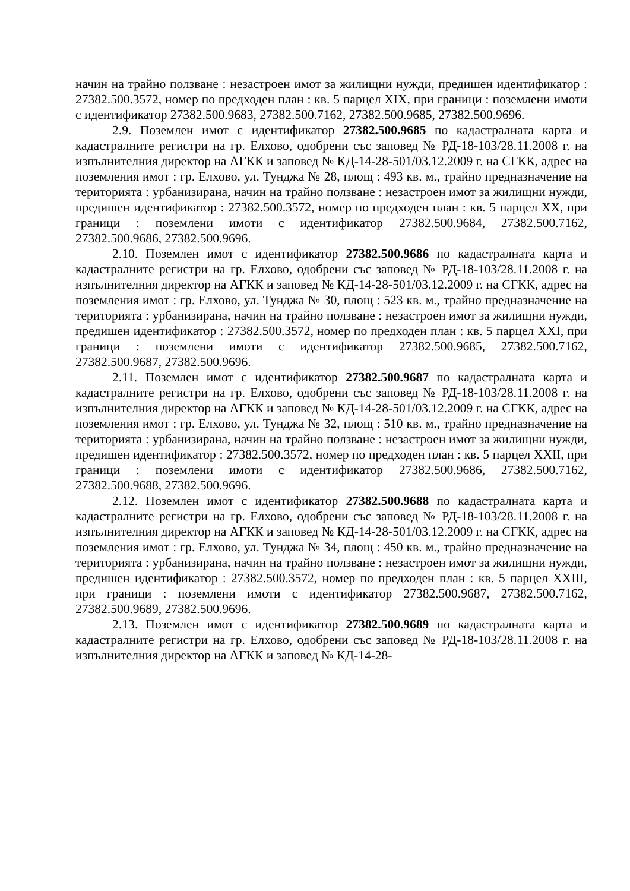начин на трайно ползване : незастроен имот за жилищни нужди, предишен идентификатор : 27382.500.3572, номер по предходен план : кв. 5 парцел XIX, при граници : поземлени имоти с идентификатор 27382.500.9683, 27382.500.7162, 27382.500.9685, 27382.500.9696.
2.9. Поземлен имот с идентификатор 27382.500.9685 по кадастралната карта и кадастралните регистри на гр. Елхово, одобрени със заповед № РД-18-103/28.11.2008 г. на изпълнителния директор на АГКК и заповед № КД-14-28-501/03.12.2009 г. на СГКК, адрес на поземления имот : гр. Елхово, ул. Тунджа № 28, площ : 493 кв. м., трайно предназначение на територията : урбанизирана, начин на трайно ползване : незастроен имот за жилищни нужди, предишен идентификатор : 27382.500.3572, номер по предходен план : кв. 5 парцел XX, при граници : поземлени имоти с идентификатор 27382.500.9684, 27382.500.7162, 27382.500.9686, 27382.500.9696.
2.10. Поземлен имот с идентификатор 27382.500.9686 по кадастралната карта и кадастралните регистри на гр. Елхово, одобрени със заповед № РД-18-103/28.11.2008 г. на изпълнителния директор на АГКК и заповед № КД-14-28-501/03.12.2009 г. на СГКК, адрес на поземления имот : гр. Елхово, ул. Тунджа № 30, площ : 523 кв. м., трайно предназначение на територията : урбанизирана, начин на трайно ползване : незастроен имот за жилищни нужди, предишен идентификатор : 27382.500.3572, номер по предходен план : кв. 5 парцел XXI, при граници : поземлени имоти с идентификатор 27382.500.9685, 27382.500.7162, 27382.500.9687, 27382.500.9696.
2.11. Поземлен имот с идентификатор 27382.500.9687 по кадастралната карта и кадастралните регистри на гр. Елхово, одобрени със заповед № РД-18-103/28.11.2008 г. на изпълнителния директор на АГКК и заповед № КД-14-28-501/03.12.2009 г. на СГКК, адрес на поземления имот : гр. Елхово, ул. Тунджа № 32, площ : 510 кв. м., трайно предназначение на територията : урбанизирана, начин на трайно ползване : незастроен имот за жилищни нужди, предишен идентификатор : 27382.500.3572, номер по предходен план : кв. 5 парцел XXII, при граници : поземлени имоти с идентификатор 27382.500.9686, 27382.500.7162, 27382.500.9688, 27382.500.9696.
2.12. Поземлен имот с идентификатор 27382.500.9688 по кадастралната карта и кадастралните регистри на гр. Елхово, одобрени със заповед № РД-18-103/28.11.2008 г. на изпълнителния директор на АГКК и заповед № КД-14-28-501/03.12.2009 г. на СГКК, адрес на поземления имот : гр. Елхово, ул. Тунджа № 34, площ : 450 кв. м., трайно предназначение на територията : урбанизирана, начин на трайно ползване : незастроен имот за жилищни нужди, предишен идентификатор : 27382.500.3572, номер по предходен план : кв. 5 парцел XXIII, при граници : поземлени имоти с идентификатор 27382.500.9687, 27382.500.7162, 27382.500.9689, 27382.500.9696.
2.13. Поземлен имот с идентификатор 27382.500.9689 по кадастралната карта и кадастралните регистри на гр. Елхово, одобрени със заповед № РД-18-103/28.11.2008 г. на изпълнителния директор на АГКК и заповед № КД-14-28-